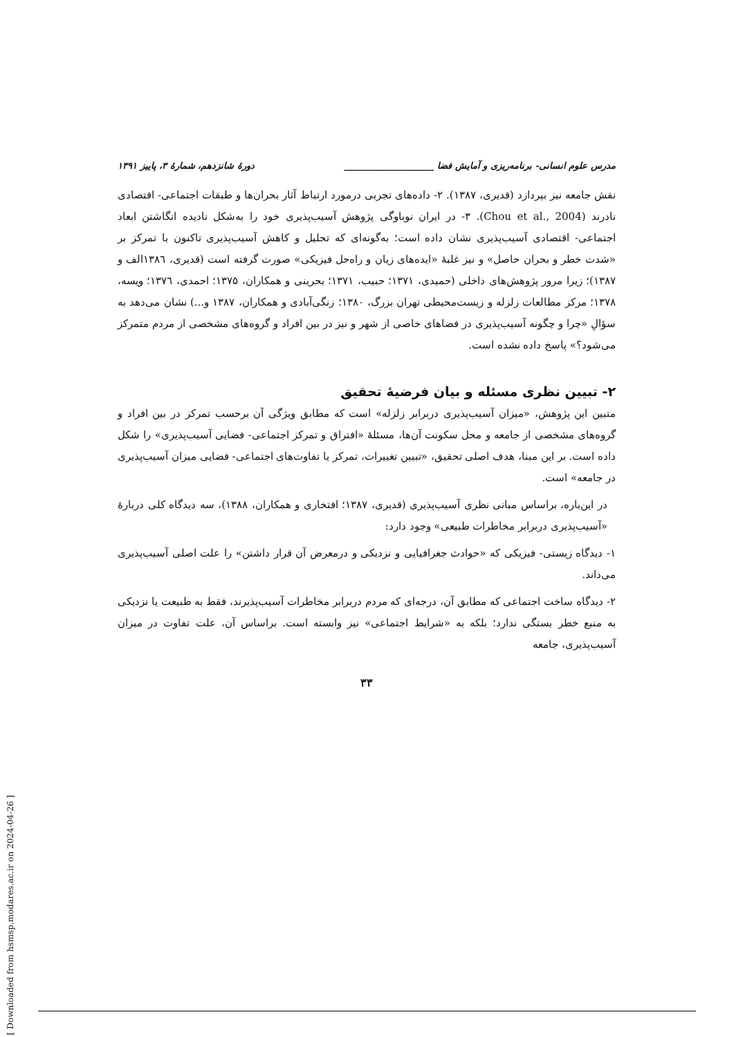مدرس علوم انسانی- برنامه‌ریزی و آمایش فضا ____________________ دورهٔ شانزدهم، شمارهٔ ۳، پاییز ۱۳۹۱
نقش جامعه نیز بپردازد (قدیری، ۱۳۸۷). ۲- داده‌های تجربی درمورد ارتباط آثار بحران‌ها و طبقات اجتماعی- اقتصادی نادرند (Chou et al., 2004). ۳- در ایران نوباوگی پژوهش آسیب‌پذیری خود را به‌شکل نادیده انگاشتن ابعاد اجتماعی- اقتصادی آسیب‌پذیری نشان داده است؛ به‌گونه‌ای که تحلیل و کاهش آسیب‌پذیری تاکنون با تمرکز بر «شدت خطر و بحران حاصل» و نیز غلبهٔ «ایده‌های زیان و راه‌حل فیزیکی» صورت گرفته است (قدیری، ۱۳۸٦الف و ۱۳۸۷)؛ زیرا مرور پژوهش‌های داخلی (حمیدی، ۱۳۷۱؛ حبیب، ۱۳۷۱؛ بحرینی و همکاران، ۱۳۷۵؛ احمدی، ۱۳۷٦؛ ویسه، ۱۳۷۸؛ مرکز مطالعات زلزله و زیست‌محیطی تهران بزرگ، ۱۳۸۰؛ زنگی‌آبادی و همکاران، ۱۳۸۷ و...) نشان می‌دهد به سؤالِ «چرا و چگونه آسیب‌پذیری در فضاهای خاصی از شهر و نیز در بین افراد و گروه‌های مشخصی از مردم متمرکز می‌شود؟» پاسخ داده نشده است.
۲- تبیین نظری مسئله و بیان فرضیهٔ تحقیق
متبین این پژوهش، «میزان آسیب‌پذیری دربرابر زلزله» است که مطابق ویژگی آن برحسب تمرکز در بین افراد و گروه‌های مشخصی از جامعه و محل سکونت آن‌ها، مسئلهٔ «افتراق و تمرکز اجتماعی- فضایی آسیب‌پذیری» را شکل داده است. بر این مبنا، هدف اصلی تحقیق، «تبیین تغییرات، تمرکز یا تفاوت‌های اجتماعی- فضایی میزان آسیب‌پذیری در جامعه» است.
در این‌باره، براساس مبانی نظری آسیب‌پذیری (قدیری، ۱۳۸۷؛ افتخاری و همکاران، ۱۳۸۸)، سه دیدگاه کلی دربارهٔ «آسیب‌پذیری دربرابر مخاطرات طبیعی» وجود دارد:
۱- دیدگاه زیستی- فیزیکی که «حوادث جغرافیایی و نزدیکی و درمعرض آن قرار داشتن» را علت اصلی آسیب‌پذیری می‌داند.
۲- دیدگاه ساخت اجتماعی که مطابق آن، درجه‌ای که مردم دربرابر مخاطرات آسیب‌پذیرند، فقط به طبیعت یا نزدیکی به منبع خطر بستگی ندارد؛ بلکه به «شرایط اجتماعی» نیز وابسته است. براساس آن، علت تفاوت در میزان آسیب‌پذیری، جامعه
۳۳
[ Downloaded from hsmsp.modares.ac.ir on 2024-04-26 ]